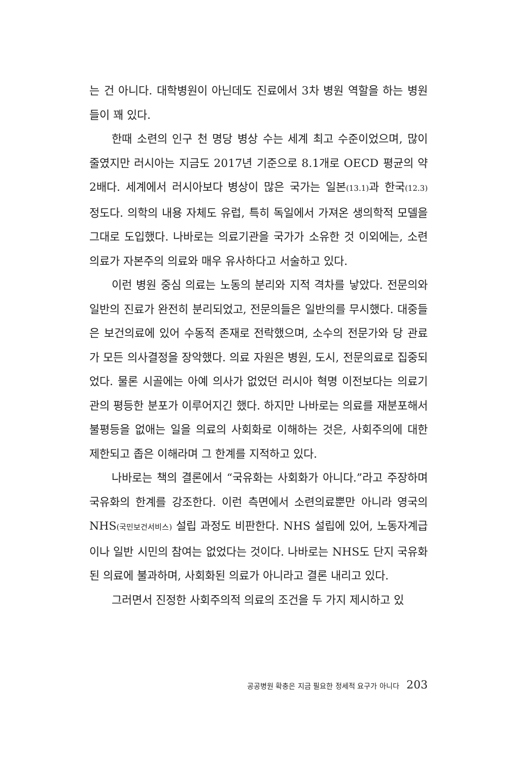는 건 아니다. 대학병원이 아닌데도 진료에서 3차 병원 역할을 하는 병원들이 꽤 있다.
한때 소련의 인구 천 명당 병상 수는 세계 최고 수준이었으며, 많이 줄였지만 러시아는 지금도 2017년 기준으로 8.1개로 OECD 평균의 약 2배다. 세계에서 러시아보다 병상이 많은 국가는 일본(13.1) 과 한국(12.3) 정도다. 의학의 내용 자체도 유럽, 특히 독일에서 가져온 생의학적 모델을 그대로 도입했다. 나바로는 의료기관을 국가가 소유한 것 이외에는, 소련의료가 자본주의 의료와 매우 유사하다고 서술하고 있다.
이런 병원 중심 의료는 노동의 분리와 지적 격차를 낳았다. 전문의와 일반의 진료가 완전히 분리되었고, 전문의들은 일반의를 무시했다. 대중들은 보건의료에 있어 수동적 존재로 전락했으며, 소수의 전문가와 당 관료가 모든 의사결정을 장악했다. 의료 자원은 병원, 도시, 전문의료로 집중되었다. 물론 시골에는 아예 의사가 없었던 러시아 혁명 이전보다는 의료기관의 평등한 분포가 이루어지긴 했다. 하지만 나바로는 의료를 재분포해서 불평등을 없애는 일을 의료의 사회화로 이해하는 것은, 사회주의에 대한 제한되고 좁은 이해라며 그 한계를 지적하고 있다.
나바로는 책의 결론에서 “국유화는 사회화가 아니다.”라고 주장하며 국유화의 한계를 강조한다. 이런 측면에서 소련의료뿐만 아니라 영국의 NHS(국민보건서비스) 설립 과정도 비판한다. NHS 설립에 있어, 노동자계급이나 일반 시민의 참여는 없었다는 것이다. 나바로는 NHS도 단지 국유화된 의료에 불과하며, 사회화된 의료가 아니라고 결론 내리고 있다.
그러면서 진정한 사회주의적 의료의 조건을 두 가지 제시하고 있
공공병원 확충은 지금 필요한 정세적 요구가 아니다 203